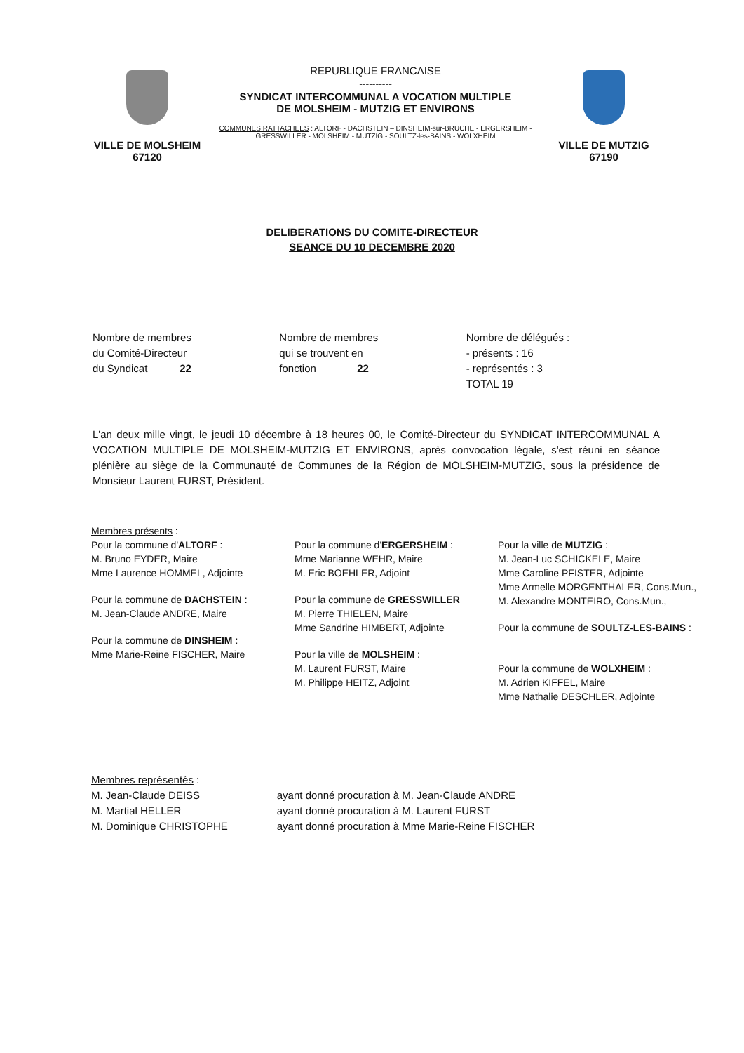VILLE DE MOLSHEIM
67120
REPUBLIQUE FRANCAISE
----------
SYNDICAT INTERCOMMUNAL A VOCATION MULTIPLE
DE MOLSHEIM - MUTZIG ET ENVIRONS
COMMUNES RATTACHEES : ALTORF - DACHSTEIN – DINSHEIM-sur-BRUCHE - ERGERSHEIM -
GRESSWILLER - MOLSHEIM - MUTZIG - SOULTZ-les-BAINS - WOLXHEIM
VILLE DE MUTZIG
67190
DELIBERATIONS DU COMITE-DIRECTEUR
SEANCE DU 10 DECEMBRE 2020
Nombre de membres
du Comité-Directeur
du Syndicat 22
Nombre de membres
qui se trouvent en
fonction 22
Nombre de délégués :
- présents : 16
- représentés : 3
TOTAL 19
L'an deux mille vingt, le jeudi 10 décembre à 18 heures 00, le Comité-Directeur du SYNDICAT INTERCOMMUNAL A VOCATION MULTIPLE DE MOLSHEIM-MUTZIG ET ENVIRONS, après convocation légale, s'est réuni en séance plénière au siège de la Communauté de Communes de la Région de MOLSHEIM-MUTZIG, sous la présidence de Monsieur Laurent FURST, Président.
Membres présents :
Pour la commune d'ALTORF :
M. Bruno EYDER, Maire
Mme Laurence HOMMEL, Adjointe
Pour la commune de DACHSTEIN :
M. Jean-Claude ANDRE, Maire
Pour la commune de DINSHEIM :
Mme Marie-Reine FISCHER, Maire
Pour la commune d'ERGERSHEIM :
Mme Marianne WEHR, Maire
M. Eric BOEHLER, Adjoint
Pour la commune de GRESSWILLER
M. Pierre THIELEN, Maire
Mme Sandrine HIMBERT, Adjointe
Pour la ville de MOLSHEIM :
M. Laurent FURST, Maire
M. Philippe HEITZ, Adjoint
Pour la ville de MUTZIG :
M. Jean-Luc SCHICKELE, Maire
Mme Caroline PFISTER, Adjointe
Mme Armelle MORGENTHALER, Cons.Mun.,
M. Alexandre MONTEIRO, Cons.Mun.,
Pour la commune de SOULTZ-LES-BAINS :
Pour la commune de WOLXHEIM :
M. Adrien KIFFEL, Maire
Mme Nathalie DESCHLER, Adjointe
Membres représentés :
| M. Jean-Claude DEISS | ayant donné procuration à M. Jean-Claude ANDRE |
| M. Martial HELLER | ayant donné procuration à M. Laurent FURST |
| M. Dominique CHRISTOPHE | ayant donné procuration à Mme Marie-Reine FISCHER |